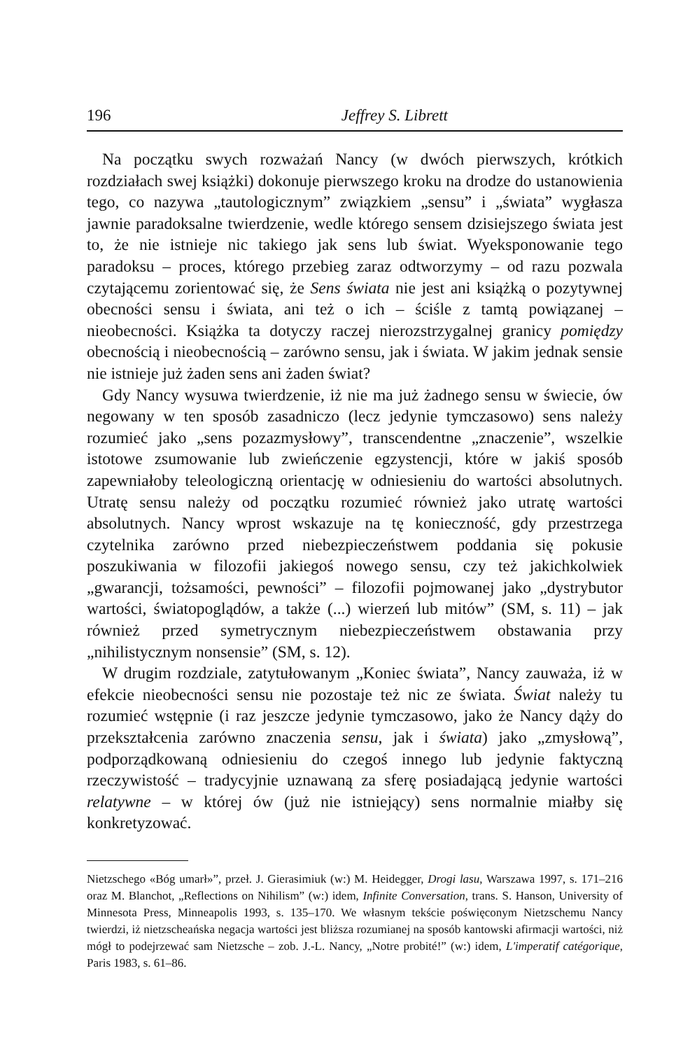196 Jeffrey S. Librett
Na początku swych rozważań Nancy (w dwóch pierwszych, krótkich rozdziałach swej książki) dokonuje pierwszego kroku na drodze do ustanowienia tego, co nazywa „tautologicznym” związkiem „sensu” i „świata” wygłasza jawnie paradoksalne twierdzenie, wedle którego sensem dzisiejszego świata jest to, że nie istnieje nic takiego jak sens lub świat. Wyeksponowanie tego paradoksu – proces, którego przebieg zaraz odtworzymy – od razu pozwala czytającemu zorientować się, że Sens świata nie jest ani książką o pozytywnej obecności sensu i świata, ani też o ich – ściśle z tamtą powiązanej – nieobecności. Książka ta dotyczy raczej nierozstrzygalnej granicy pomiędzy obecnością i nieobecnością – zarówno sensu, jak i świata. W jakim jednak sensie nie istnieje już żaden sens ani żaden świat?
Gdy Nancy wysuwa twierdzenie, iż nie ma już żadnego sensu w świecie, ów negowany w ten sposób zasadniczo (lecz jedynie tymczasowo) sens należy rozumieć jako „sens pozazmysłowy”, transcendentne „znaczenie”, wszelkie istotowe zsumowanie lub zwieńczenie egzystencji, które w jakiś sposób zapewniałoby teleologiczną orientację w odniesieniu do wartości absolutnych. Utratę sensu należy od początku rozumieć również jako utratę wartości absolutnych. Nancy wprost wskazuje na tę konieczność, gdy przestrzega czytelnika zarówno przed niebezpieczeństwem poddania się pokusie poszukiwania w filozofii jakiegoś nowego sensu, czy też jakichkolwiek „gwarancji, tożsamości, pewności” – filozofii pojmowanej jako „dystrybutor wartości, światopoglądów, a także (...) wierzeń lub mitów” (SM, s. 11) – jak również przed symetrycznym niebezpieczeństwem obstawania przy „nihilistycznym nonsensie” (SM, s. 12).
W drugim rozdziale, zatytułowanym „Koniec świata”, Nancy zauważa, iż w efekcie nieobecności sensu nie pozostaje też nic ze świata. Świat należy tu rozumieć wstępnie (i raz jeszcze jedynie tymczasowo, jako że Nancy dąży do przekształcenia zarówno znaczenia sensu, jak i świata) jako „zmysłową”, podporządkowaną odniesieniu do czegoś innego lub jedynie faktyczną rzeczywistość – tradycyjnie uznawaną za sferę posiadającą jedynie wartości relatywne – w której ów (już nie istniejący) sens normalnie miałby się konkretyzować.
Nietzschego «Bóg umarł»”, przeł. J. Gierasimiuk (w:) M. Heidegger, Drogi lasu, Warszawa 1997, s. 171–216 oraz M. Blanchot, „Reflections on Nihilism” (w:) idem, Infinite Conversation, trans. S. Hanson, University of Minnesota Press, Minneapolis 1993, s. 135–170. We własnym tekście poświęconym Nietzschemu Nancy twierdzi, iż nietzscheańska negacja wartości jest bliższa rozumianej na sposób kantowski afirmacji wartości, niż mógł to podejrzewać sam Nietzsche – zob. J.-L. Nancy, „Notre probité!” (w:) idem, L'imperatif catégorique, Paris 1983, s. 61–86.